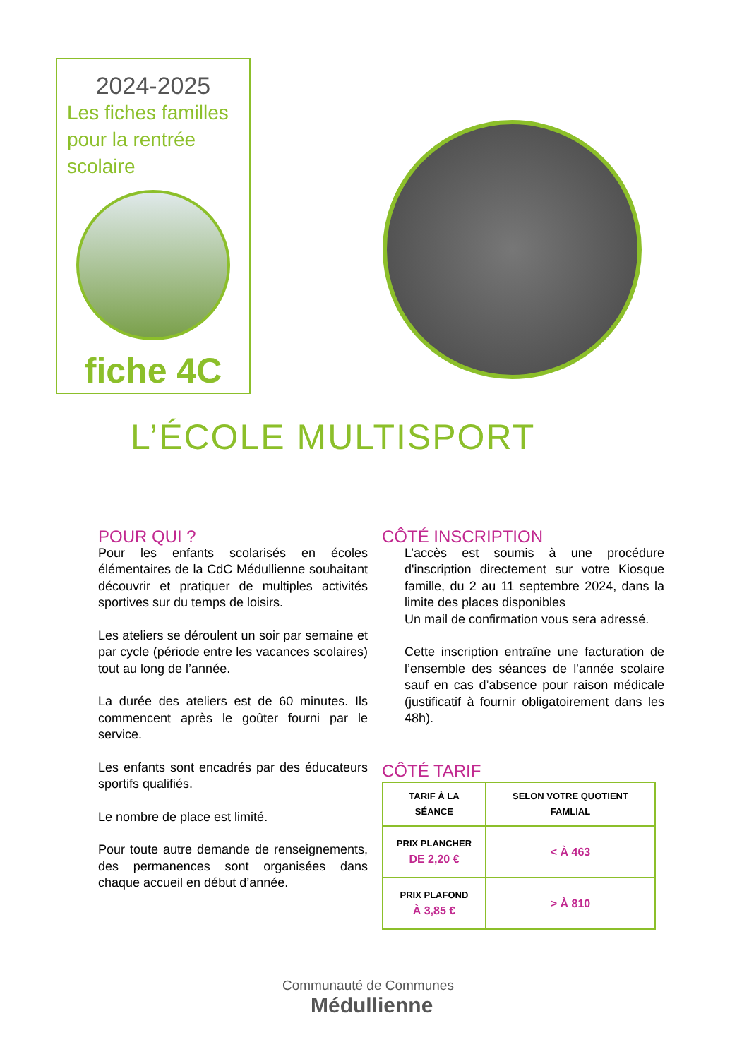2024-2025
Les fiches familles
pour la rentrée
scolaire
fiche 4C
L’ÉCOLE MULTISPORT
POUR QUI ?
Pour les enfants scolarisés en écoles élémentaires de la CdC Médullienne souhaitant découvrir et pratiquer de multiples activités sportives sur du temps de loisirs.
Les ateliers se déroulent un soir par semaine et par cycle (période entre les vacances scolaires) tout au long de l’année.
La durée des ateliers est de 60 minutes. Ils commencent après le goûter fourni par le service.
Les enfants sont encadrés par des éducateurs sportifs qualifiés.
Le nombre de place est limité.
Pour toute autre demande de renseignements, des permanences sont organisées dans chaque accueil en début d’année.
CÔTÉ INSCRIPTION
L’accès est soumis à une procédure d'inscription directement sur votre Kiosque famille, du 2 au 11 septembre 2024, dans la limite des places disponibles
Un mail de confirmation vous sera adressé.
Cette inscription entraîne une facturation de l’ensemble des séances de l'année scolaire sauf en cas d’absence pour raison médicale (justificatif à fournir obligatoirement dans les 48h).
CÔTÉ TARIF
| TARIF À LA SÉANCE | SELON VOTRE QUOTIENT FAMLIAL |
| --- | --- |
| PRIX PLANCHER DE 2,20 € | < À 463 |
| PRIX PLAFOND À 3,85 € | > À 810 |
Communauté de Communes
Médullienne